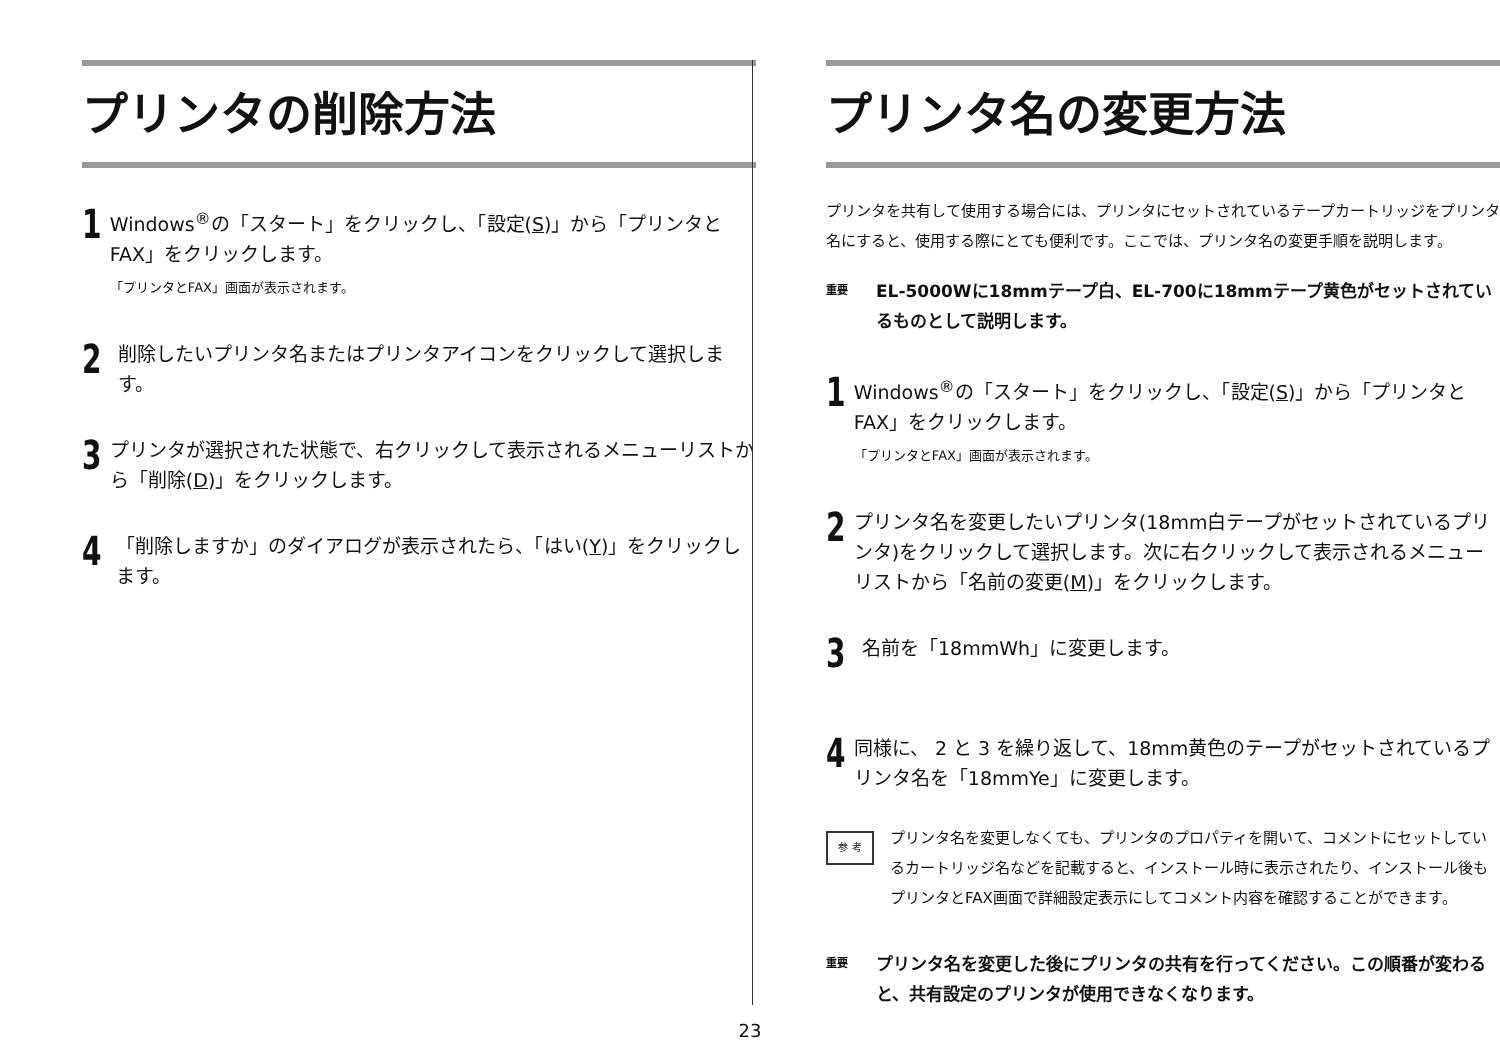プリンタの削除方法
1
Windows<sup>®</sup>の「スタート」をクリックし、「設定(S)」から「プリンタとFAX」をクリックします。
「プリンタとFAX」画面が表示されます。
2
削除したいプリンタ名またはプリンタアイコンをクリックして選択します。
3
プリンタが選択された状態で、右クリックして表示されるメニューリストから「削除(D)」をクリックします。
4
「削除しますか」のダイアログが表示されたら、「はい(Y)」をクリックします。
プリンタ名の変更方法
プリンタを共有して使用する場合には、プリンタにセットされているテープカートリッジをプリンタ名にすると、使用する際にとても便利です。ここでは、プリンタ名の変更手順を説明します。
重要
EL-5000Wに18mmテープ白、EL-700に18mmテープ黄色がセットされているものとして説明します。
1
Windows<sup>®</sup>の「スタート」をクリックし、「設定(S)」から「プリンタとFAX」をクリックします。
「プリンタとFAX」画面が表示されます。
2
プリンタ名を変更したいプリンタ(18mm白テープがセットされているプリンタ)をクリックして選択します。次に右クリックして表示されるメニューリストから「名前の変更(M)」をクリックします。
3
名前を「18mmWh」に変更します。
4
同様に、 2 と 3 を繰り返して、18mm黄色のテープがセットされているプリンタ名を「18mmYe」に変更します。
参 考
プリンタ名を変更しなくても、プリンタのプロパティを開いて、コメントにセットしているカートリッジ名などを記載すると、インストール時に表示されたり、インストール後もプリンタとFAX画面で詳細設定表示にしてコメント内容を確認することができます。
重要
プリンタ名を変更した後にプリンタの共有を行ってください。この順番が変わると、共有設定のプリンタが使用できなくなります。
23